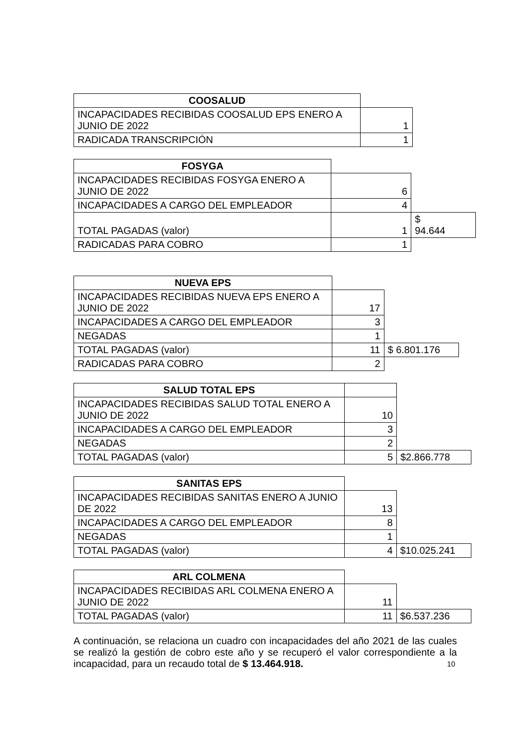| COOSALUD | |
| INCAPACIDADES RECIBIDAS COOSALUD EPS ENERO A JUNIO DE 2022 | 1 |
| RADICADA TRANSCRIPCIÓN | 1 |
| FOSYGA | | |
| INCAPACIDADES RECIBIDAS FOSYGA ENERO A JUNIO DE 2022 | 6 | |
| INCAPACIDADES A CARGO DEL EMPLEADOR | 4 | |
| TOTAL PAGADAS (valor) | 1 | $ 94.644 |
| RADICADAS PARA COBRO | 1 | |
| NUEVA EPS | | |
| INCAPACIDADES RECIBIDAS NUEVA EPS ENERO A JUNIO DE 2022 | 17 | |
| INCAPACIDADES A CARGO DEL EMPLEADOR | 3 | |
| NEGADAS | 1 | |
| TOTAL PAGADAS (valor) | 11 | $ 6.801.176 |
| RADICADAS PARA COBRO | 2 | |
| SALUD TOTAL EPS | | |
| INCAPACIDADES RECIBIDAS SALUD TOTAL ENERO A JUNIO DE 2022 | 10 | |
| INCAPACIDADES A CARGO DEL EMPLEADOR | 3 | |
| NEGADAS | 2 | |
| TOTAL PAGADAS (valor) | 5 | $2.866.778 |
| SANITAS EPS | | |
| INCAPACIDADES RECIBIDAS SANITAS ENERO A JUNIO DE 2022 | 13 | |
| INCAPACIDADES A CARGO DEL EMPLEADOR | 8 | |
| NEGADAS | 1 | |
| TOTAL PAGADAS (valor) | 4 | $10.025.241 |
| ARL COLMENA | | |
| INCAPACIDADES RECIBIDAS ARL COLMENA ENERO A JUNIO DE 2022 | 11 | |
| TOTAL PAGADAS (valor) | 11 | $6.537.236 |
A continuación, se relaciona un cuadro con incapacidades del año 2021 de las cuales se realizó la gestión de cobro este año y se recuperó el valor correspondiente a la incapacidad, para un recaudo total de $ 13.464.918.
10